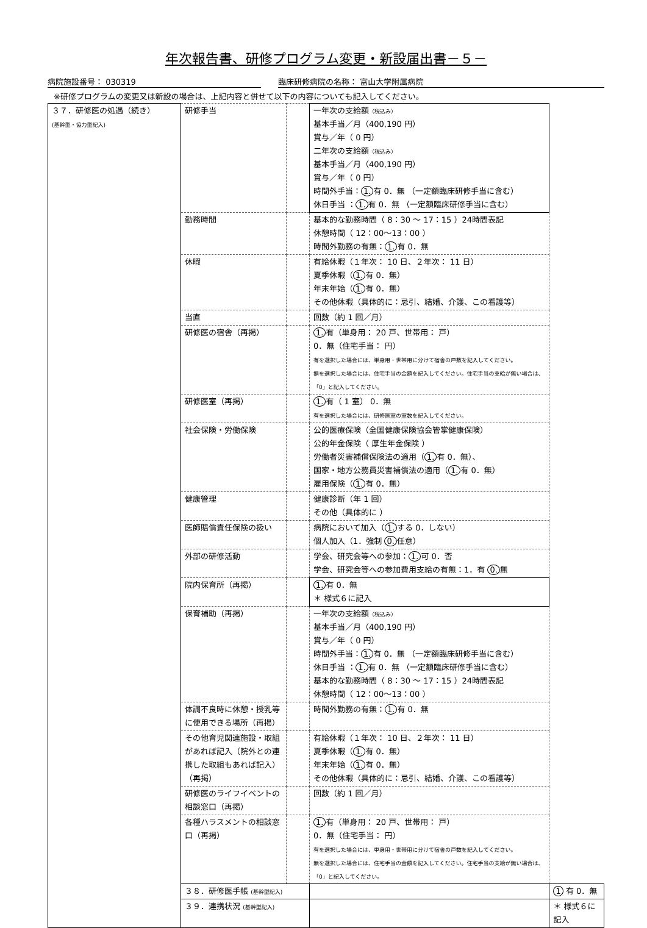年次報告書、研修プログラム変更・新設届出書－５－
病院施設番号： 030319 臨床研修病院の名称： 富山大学附属病院
※研修プログラムの変更又は新設の場合は、上記内容と併せて以下の内容についても記入してください。
| ３７．研修医の処遇（続き） (基幹型・協力型記入) | 研修手当 | | 一年次の支給額 （税込み） 基本手当／月（400,190 円） 賞与／年（ 0 円） 二年次の支給額 （税込み） 基本手当／月（400,190 円） 賞与／年（ 0 円） 時間外手当： 1. 有 0．無 （一定額臨床研修手当に含む） 休日手当 ： 1. 有 0．無 （一定額臨床研修手当に含む） | |
| | 勤務時間 | | 基本的な勤務時間（ 8：30 ～ 17：15 ）24時間表記 休憩時間（ 12：00～13：00 ） 時間外勤務の有無： 1. 有 0．無 | |
| | 休暇 | | 有給休暇（１年次： 10 日、２年次： 11 日） 夏季休暇（ 1. 有 0．無） 年末年始（ 1. 有 0．無） その他休暇（具体的に：忌引、結婚、介護、この看護等） | |
| | 当直 | | 回数（約 1 回／月） | |
| | 研修医の宿舎（再掲） | | 1. 有（単身用： 20 戸、世帯用： 戸） 0．無（住宅手当： 円） 有を選択した場合には、単身用・世帯用に分けて宿舎の戸数を記入してください。 無を選択した場合には、住宅手当の金額を記入してください。住宅手当の支給が無い場合は、「0」と記入してください。 | |
| | 研修医室（再掲） | | 1. 有（ 1 室） 0．無 有を選択した場合には、研修医室の室数を記入してください。 | |
| | 社会保険・労働保険 | | 公的医療保険（全国健康保険協会管掌健康保険） 公的年金保険（ 厚生年金保険 ） 労働者災害補償保険法の適用（ 1. 有 0．無）、 国家・地方公務員災害補償法の適用（ 1. 有 0．無） 雇用保険（ 1. 有 0．無） | |
| | 健康管理 | | 健康診断（年 1 回） その他（具体的に ） | |
| | 医師賠償責任保険の扱い | | 病院において加入（ 1. する 0．しない） 個人加入（1．強制 0. 任意） | |
| | 外部の研修活動 | | 学会、研究会等への参加： 1. 可 0．否 学会、研究会等への参加費用支給の有無：1．有 0. 無 | |
| | 院内保育所（再掲） | | 1. 有 0．無 ＊ 様式６に記入 | |
| | 保育補助（再掲） | | 一年次の支給額 （税込み） 基本手当／月（400,190 円） 賞与／年（ 0 円） 時間外手当： 1. 有 0．無 （一定額臨床研修手当に含む） 休日手当 ： 1. 有 0．無 （一定額臨床研修手当に含む） 基本的な勤務時間（ 8：30 ～ 17：15 ）24時間表記 休憩時間（ 12：00～13：00 ） | |
| | 体調不良時に休憩・授乳等に使用できる場所（再掲） | | 時間外勤務の有無： 1. 有 0．無 | |
| | その他育児関連施設・取組があれば記入（院外との連携した取組もあれば記入）（再掲） | | 有給休暇（１年次： 10 日、２年次： 11 日） 夏季休暇（ 1. 有 0．無） 年末年始（ 1. 有 0．無） その他休暇（具体的に：忌引、結婚、介護、この看護等） | |
| | 研修医のライフイベントの相談窓口（再掲） | | 回数（約 1 回／月） | |
| | 各種ハラスメントの相談窓口（再掲） | | 1. 有（単身用： 20 戸、世帯用： 戸） 0．無（住宅手当： 円） 有を選択した場合には、単身用・世帯用に分けて宿舎の戸数を記入してください。 無を選択した場合には、住宅手当の金額を記入してください。住宅手当の支給が無い場合は、「0」と記入してください。 | |
| | ３８．研修医手帳 (基幹型記入) | | | 1 有 0．無 |
| | ３９．連携状況 (基幹型記入) | | | ＊ 様式６に記入 |